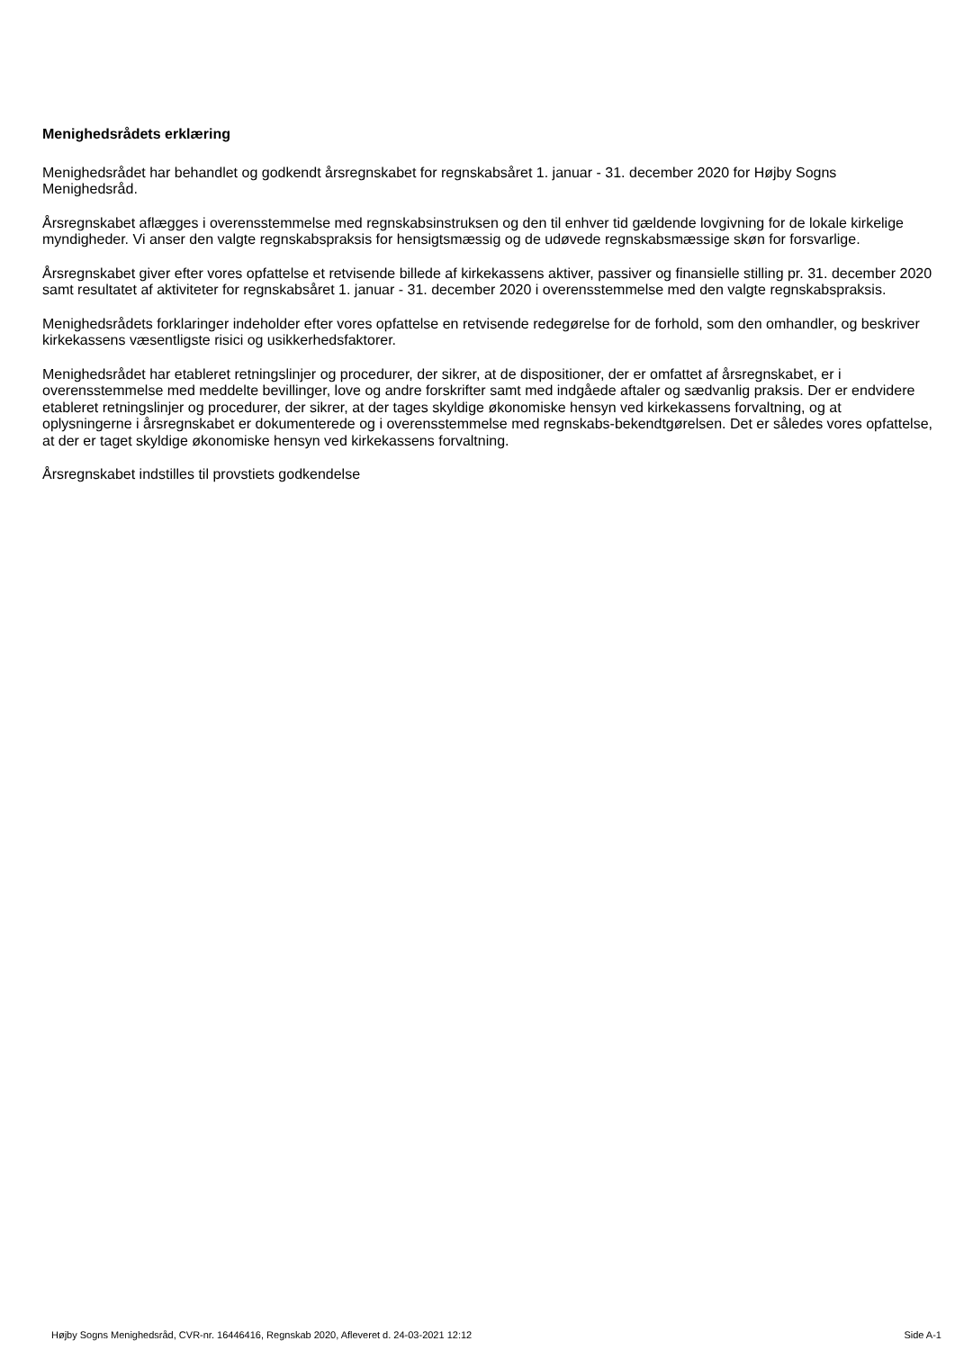Menighedsrådets erklæring
Menighedsrådet har behandlet og godkendt årsregnskabet for regnskabsåret 1. januar - 31. december 2020 for Højby Sogns Menighedsråd.
Årsregnskabet aflægges i overensstemmelse med regnskabsinstruksen og den til enhver tid gældende lovgivning for de lokale kirkelige myndigheder. Vi anser den valgte regnskabspraksis for hensigtsmæssig og de udøvede regnskabsmæssige skøn for forsvarlige.
Årsregnskabet giver efter vores opfattelse et retvisende billede af kirkekassens aktiver, passiver og finansielle stilling pr. 31. december 2020 samt resultatet af aktiviteter for regnskabsåret 1. januar - 31. december 2020 i overensstemmelse med den valgte regnskabspraksis.
Menighedsrådets forklaringer indeholder efter vores opfattelse en retvisende redegørelse for de forhold, som den omhandler, og beskriver kirkekassens væsentligste risici og usikkerhedsfaktorer.
Menighedsrådet har etableret retningslinjer og procedurer, der sikrer, at de dispositioner, der er omfattet af årsregnskabet, er i overensstemmelse med meddelte bevillinger, love og andre forskrifter samt med indgåede aftaler og sædvanlig praksis. Der er endvidere etableret retningslinjer og procedurer, der sikrer, at der tages skyldige økonomiske hensyn ved kirkekassens forvaltning, og at oplysningerne i årsregnskabet er dokumenterede og i overensstemmelse med regnskabs-bekendtgørelsen. Det er således vores opfattelse, at der er taget skyldige økonomiske hensyn ved kirkekassens forvaltning.
Årsregnskabet indstilles til provstiets godkendelse
Højby Sogns Menighedsråd, CVR-nr. 16446416, Regnskab 2020, Afleveret d. 24-03-2021 12:12 Side A-1